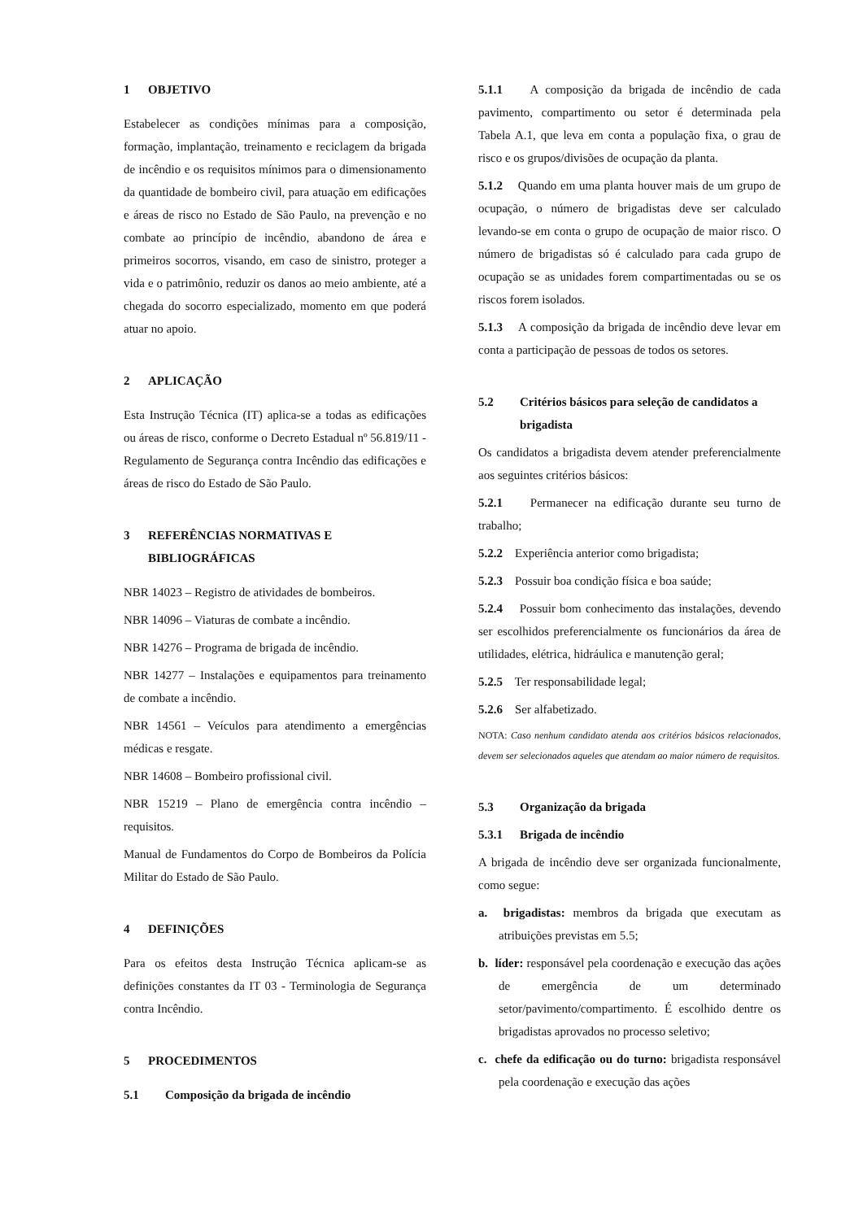1 OBJETIVO
Estabelecer as condições mínimas para a composição, formação, implantação, treinamento e reciclagem da brigada de incêndio e os requisitos mínimos para o dimensionamento da quantidade de bombeiro civil, para atuação em edificações e áreas de risco no Estado de São Paulo, na prevenção e no combate ao princípio de incêndio, abandono de área e primeiros socorros, visando, em caso de sinistro, proteger a vida e o patrimônio, reduzir os danos ao meio ambiente, até a chegada do socorro especializado, momento em que poderá atuar no apoio.
2 APLICAÇÃO
Esta Instrução Técnica (IT) aplica-se a todas as edificações ou áreas de risco, conforme o Decreto Estadual nº 56.819/11 - Regulamento de Segurança contra Incêndio das edificações e áreas de risco do Estado de São Paulo.
3 REFERÊNCIAS NORMATIVAS E
BIBLIOGRÁFICAS
NBR 14023 – Registro de atividades de bombeiros.
NBR 14096 – Viaturas de combate a incêndio.
NBR 14276 – Programa de brigada de incêndio.
NBR 14277 – Instalações e equipamentos para treinamento de combate a incêndio.
NBR 14561 – Veículos para atendimento a emergências médicas e resgate.
NBR 14608 – Bombeiro profissional civil.
NBR 15219 – Plano de emergência contra incêndio – requisitos.
Manual de Fundamentos do Corpo de Bombeiros da Polícia Militar do Estado de São Paulo.
4 DEFINIÇÕES
Para os efeitos desta Instrução Técnica aplicam-se as definições constantes da IT 03 - Terminologia de Segurança contra Incêndio.
5 PROCEDIMENTOS
5.1 Composição da brigada de incêndio
5.1.1 A composição da brigada de incêndio de cada pavimento, compartimento ou setor é determinada pela Tabela A.1, que leva em conta a população fixa, o grau de risco e os grupos/divisões de ocupação da planta.
5.1.2 Quando em uma planta houver mais de um grupo de ocupação, o número de brigadistas deve ser calculado levando-se em conta o grupo de ocupação de maior risco. O número de brigadistas só é calculado para cada grupo de ocupação se as unidades forem compartimentadas ou se os riscos forem isolados.
5.1.3 A composição da brigada de incêndio deve levar em conta a participação de pessoas de todos os setores.
5.2 Critérios básicos para seleção de candidatos a
brigadista
Os candidatos a brigadista devem atender preferencialmente aos seguintes critérios básicos:
5.2.1 Permanecer na edificação durante seu turno de trabalho;
5.2.2 Experiência anterior como brigadista;
5.2.3 Possuir boa condição física e boa saúde;
5.2.4 Possuir bom conhecimento das instalações, devendo ser escolhidos preferencialmente os funcionários da área de utilidades, elétrica, hidráulica e manutenção geral;
5.2.5 Ter responsabilidade legal;
5.2.6 Ser alfabetizado.
NOTA: Caso nenhum candidato atenda aos critérios básicos relacionados, devem ser selecionados aqueles que atendam ao maior número de requisitos.
5.3 Organização da brigada
5.3.1 Brigada de incêndio
A brigada de incêndio deve ser organizada funcionalmente, como segue:
a. brigadistas: membros da brigada que executam as atribuições previstas em 5.5;
b. líder: responsável pela coordenação e execução das ações de emergência de um determinado setor/pavimento/compartimento. É escolhido dentre os brigadistas aprovados no processo seletivo;
c. chefe da edificação ou do turno: brigadista responsável pela coordenação e execução das ações